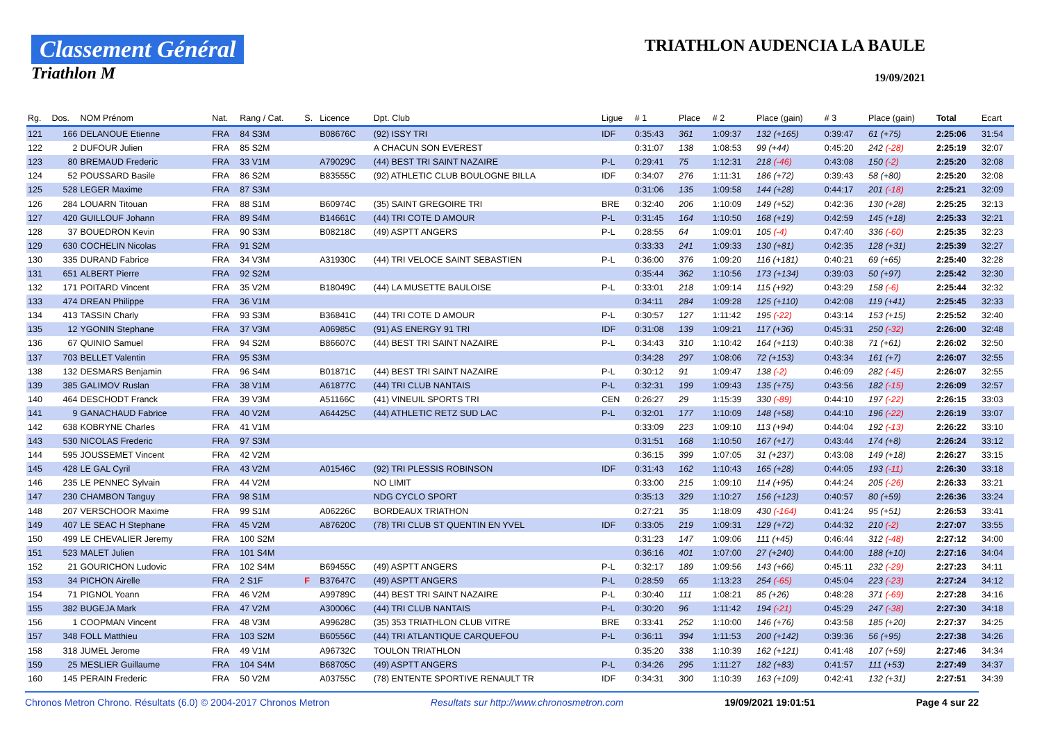Classement Général
Triathlon M
TRIATHLON AUDENCIA LA BAULE
19/09/2021
| Rg. | Dos. | NOM Prénom | Nat. | Rang / Cat. | S. | Licence | Dpt. Club | Ligue | # 1 | Place | # 2 | Place (gain) | # 3 | Place (gain) | Total | Ecart |
| --- | --- | --- | --- | --- | --- | --- | --- | --- | --- | --- | --- | --- | --- | --- | --- | --- |
| 121 | 166 | DELANOUE Etienne | FRA | 84 S3M | | B08676C | (92) ISSY TRI | IDF | 0:35:43 | 361 | 1:09:37 | 132 (+165) | 0:39:47 | 61 (+75) | 2:25:06 | 31:54 |
| 122 | 2 | DUFOUR Julien | FRA | 85 S2M | | | A CHACUN SON EVEREST | | 0:31:07 | 138 | 1:08:53 | 99 (+44) | 0:45:20 | 242 (-28) | 2:25:19 | 32:07 |
| 123 | 80 | BREMAUD Frederic | FRA | 33 V1M | | A79029C | (44) BEST TRI SAINT NAZAIRE | P-L | 0:29:41 | 75 | 1:12:31 | 218 (-46) | 0:43:08 | 150 (-2) | 2:25:20 | 32:08 |
| 124 | 52 | POUSSARD Basile | FRA | 86 S2M | | B83555C | (92) ATHLETIC CLUB BOULOGNE BILLA | IDF | 0:34:07 | 276 | 1:11:31 | 186 (+72) | 0:39:43 | 58 (+80) | 2:25:20 | 32:08 |
| 125 | 528 | LEGER Maxime | FRA | 87 S3M | | | | | 0:31:06 | 135 | 1:09:58 | 144 (+28) | 0:44:17 | 201 (-18) | 2:25:21 | 32:09 |
| 126 | 284 | LOUARN Titouan | FRA | 88 S1M | | B60974C | (35) SAINT GREGOIRE TRI | BRE | 0:32:40 | 206 | 1:10:09 | 149 (+52) | 0:42:36 | 130 (+28) | 2:25:25 | 32:13 |
| 127 | 420 | GUILLOUF Johann | FRA | 89 S4M | | B14661C | (44) TRI COTE D AMOUR | P-L | 0:31:45 | 164 | 1:10:50 | 168 (+19) | 0:42:59 | 145 (+18) | 2:25:33 | 32:21 |
| 128 | 37 | BOUEDRON Kevin | FRA | 90 S3M | | B08218C | (49) ASPTT ANGERS | P-L | 0:28:55 | 64 | 1:09:01 | 105 (-4) | 0:47:40 | 336 (-60) | 2:25:35 | 32:23 |
| 129 | 630 | COCHELIN Nicolas | FRA | 91 S2M | | | | | 0:33:33 | 241 | 1:09:33 | 130 (+81) | 0:42:35 | 128 (+31) | 2:25:39 | 32:27 |
| 130 | 335 | DURAND Fabrice | FRA | 34 V3M | | A31930C | (44) TRI VELOCE SAINT SEBASTIEN | P-L | 0:36:00 | 376 | 1:09:20 | 116 (+181) | 0:40:21 | 69 (+65) | 2:25:40 | 32:28 |
| 131 | 651 | ALBERT Pierre | FRA | 92 S2M | | | | | 0:35:44 | 362 | 1:10:56 | 173 (+134) | 0:39:03 | 50 (+97) | 2:25:42 | 32:30 |
| 132 | 171 | POITARD Vincent | FRA | 35 V2M | | B18049C | (44) LA MUSETTE BAULOISE | P-L | 0:33:01 | 218 | 1:09:14 | 115 (+92) | 0:43:29 | 158 (-6) | 2:25:44 | 32:32 |
| 133 | 474 | DREAN Philippe | FRA | 36 V1M | | | | | 0:34:11 | 284 | 1:09:28 | 125 (+110) | 0:42:08 | 119 (+41) | 2:25:45 | 32:33 |
| 134 | 413 | TASSIN Charly | FRA | 93 S3M | | B36841C | (44) TRI COTE D AMOUR | P-L | 0:30:57 | 127 | 1:11:42 | 195 (-22) | 0:43:14 | 153 (+15) | 2:25:52 | 32:40 |
| 135 | 12 | YGONIN Stephane | FRA | 37 V3M | | A06985C | (91) AS ENERGY 91 TRI | IDF | 0:31:08 | 139 | 1:09:21 | 117 (+36) | 0:45:31 | 250 (-32) | 2:26:00 | 32:48 |
| 136 | 67 | QUINIO Samuel | FRA | 94 S2M | | B86607C | (44) BEST TRI SAINT NAZAIRE | P-L | 0:34:43 | 310 | 1:10:42 | 164 (+113) | 0:40:38 | 71 (+61) | 2:26:02 | 32:50 |
| 137 | 703 | BELLET Valentin | FRA | 95 S3M | | | | | 0:34:28 | 297 | 1:08:06 | 72 (+153) | 0:43:34 | 161 (+7) | 2:26:07 | 32:55 |
| 138 | 132 | DESMARS Benjamin | FRA | 96 S4M | | B01871C | (44) BEST TRI SAINT NAZAIRE | P-L | 0:30:12 | 91 | 1:09:47 | 138 (-2) | 0:46:09 | 282 (-45) | 2:26:07 | 32:55 |
| 139 | 385 | GALIMOV Ruslan | FRA | 38 V1M | | A61877C | (44) TRI CLUB NANTAIS | P-L | 0:32:31 | 199 | 1:09:43 | 135 (+75) | 0:43:56 | 182 (-15) | 2:26:09 | 32:57 |
| 140 | 464 | DESCHODT Franck | FRA | 39 V3M | | A51166C | (41) VINEUIL SPORTS TRI | CEN | 0:26:27 | 29 | 1:15:39 | 330 (-89) | 0:44:10 | 197 (-22) | 2:26:15 | 33:03 |
| 141 | 9 | GANACHAUD Fabrice | FRA | 40 V2M | | A64425C | (44) ATHLETIC RETZ SUD LAC | P-L | 0:32:01 | 177 | 1:10:09 | 148 (+58) | 0:44:10 | 196 (-22) | 2:26:19 | 33:07 |
| 142 | 638 | KOBRYNE Charles | FRA | 41 V1M | | | | | 0:33:09 | 223 | 1:09:10 | 113 (+94) | 0:44:04 | 192 (-13) | 2:26:22 | 33:10 |
| 143 | 530 | NICOLAS Frederic | FRA | 97 S3M | | | | | 0:31:51 | 168 | 1:10:50 | 167 (+17) | 0:43:44 | 174 (+8) | 2:26:24 | 33:12 |
| 144 | 595 | JOUSSEMET Vincent | FRA | 42 V2M | | | | | 0:36:15 | 399 | 1:07:05 | 31 (+237) | 0:43:08 | 149 (+18) | 2:26:27 | 33:15 |
| 145 | 428 | LE GAL Cyril | FRA | 43 V2M | | A01546C | (92) TRI PLESSIS ROBINSON | IDF | 0:31:43 | 162 | 1:10:43 | 165 (+28) | 0:44:05 | 193 (-11) | 2:26:30 | 33:18 |
| 146 | 235 | LE PENNEC Sylvain | FRA | 44 V2M | | | NO LIMIT | | 0:33:00 | 215 | 1:09:10 | 114 (+95) | 0:44:24 | 205 (-26) | 2:26:33 | 33:21 |
| 147 | 230 | CHAMBON Tanguy | FRA | 98 S1M | | | NDG CYCLO SPORT | | 0:35:13 | 329 | 1:10:27 | 156 (+123) | 0:40:57 | 80 (+59) | 2:26:36 | 33:24 |
| 148 | 207 | VERSCHOOR Maxime | FRA | 99 S1M | | A06226C | BORDEAUX TRIATHON | | 0:27:21 | 35 | 1:18:09 | 430 (-164) | 0:41:24 | 95 (+51) | 2:26:53 | 33:41 |
| 149 | 407 | LE SEAC H Stephane | FRA | 45 V2M | | A87620C | (78) TRI CLUB ST QUENTIN EN YVEL | IDF | 0:33:05 | 219 | 1:09:31 | 129 (+72) | 0:44:32 | 210 (-2) | 2:27:07 | 33:55 |
| 150 | 499 | LE CHEVALIER Jeremy | FRA | 100 S2M | | | | | 0:31:23 | 147 | 1:09:06 | 111 (+45) | 0:46:44 | 312 (-48) | 2:27:12 | 34:00 |
| 151 | 523 | MALET Julien | FRA | 101 S4M | | | | | 0:36:16 | 401 | 1:07:00 | 27 (+240) | 0:44:00 | 188 (+10) | 2:27:16 | 34:04 |
| 152 | 21 | GOURICHON Ludovic | FRA | 102 S4M | | B69455C | (49) ASPTT ANGERS | P-L | 0:32:17 | 189 | 1:09:56 | 143 (+66) | 0:45:11 | 232 (-29) | 2:27:23 | 34:11 |
| 153 | 34 | PICHON Airelle | FRA | 2 S1F | F | B37647C | (49) ASPTT ANGERS | P-L | 0:28:59 | 65 | 1:13:23 | 254 (-65) | 0:45:04 | 223 (-23) | 2:27:24 | 34:12 |
| 154 | 71 | PIGNOL Yoann | FRA | 46 V2M | | A99789C | (44) BEST TRI SAINT NAZAIRE | P-L | 0:30:40 | 111 | 1:08:21 | 85 (+26) | 0:48:28 | 371 (-69) | 2:27:28 | 34:16 |
| 155 | 382 | BUGEJA Mark | FRA | 47 V2M | | A30006C | (44) TRI CLUB NANTAIS | P-L | 0:30:20 | 96 | 1:11:42 | 194 (-21) | 0:45:29 | 247 (-38) | 2:27:30 | 34:18 |
| 156 | 1 | COOPMAN Vincent | FRA | 48 V3M | | A99628C | (35) 353 TRIATHLON CLUB VITRE | BRE | 0:33:41 | 252 | 1:10:00 | 146 (+76) | 0:43:58 | 185 (+20) | 2:27:37 | 34:25 |
| 157 | 348 | FOLL Matthieu | FRA | 103 S2M | | B60556C | (44) TRI ATLANTIQUE CARQUEFOU | P-L | 0:36:11 | 394 | 1:11:53 | 200 (+142) | 0:39:36 | 56 (+95) | 2:27:38 | 34:26 |
| 158 | 318 | JUMEL Jerome | FRA | 49 V1M | | A96732C | TOULON TRIATHLON | | 0:35:20 | 338 | 1:10:39 | 162 (+121) | 0:41:48 | 107 (+59) | 2:27:46 | 34:34 |
| 159 | 25 | MESLIER Guillaume | FRA | 104 S4M | | B68705C | (49) ASPTT ANGERS | P-L | 0:34:26 | 295 | 1:11:27 | 182 (+83) | 0:41:57 | 111 (+53) | 2:27:49 | 34:37 |
| 160 | 145 | PERAIN Frederic | FRA | 50 V2M | | A03755C | (78) ENTENTE SPORTIVE RENAULT TR | IDF | 0:34:31 | 300 | 1:10:39 | 163 (+109) | 0:42:41 | 132 (+31) | 2:27:51 | 34:39 |
Chronos Metron Chrono. Résultats (6.0) © 2004-2017 Chronos Metron Resultats sur http://www.chronosmetron.com 19/09/2021 19:01:51 Page 4 sur 22